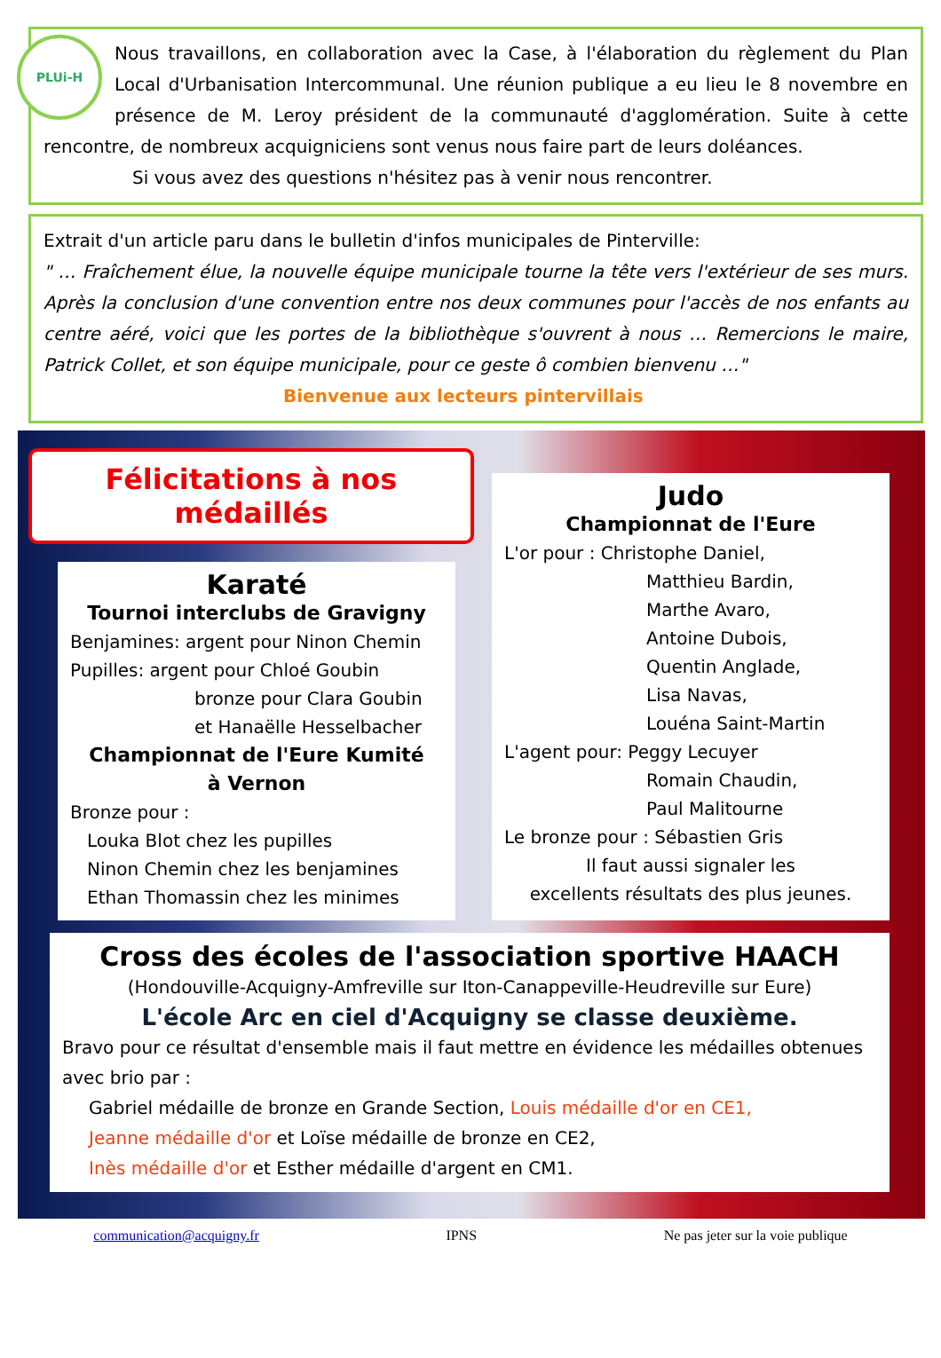PLUi-H
Nous travaillons, en collaboration avec la Case, à l'élaboration du règlement du Plan Local d'Urbanisation Intercommunal. Une réunion publique a eu lieu le 8 novembre en présence de M. Leroy président de la communauté d'agglomération. Suite à cette rencontre, de nombreux acquigniciens sont venus nous faire part de leurs doléances.
Si vous avez des questions n'hésitez pas à venir nous rencontrer.
Extrait d'un article paru dans le bulletin d'infos municipales de Pinterville:
" … Fraîchement élue, la nouvelle équipe municipale tourne la tête vers l'extérieur de ses murs. Après la conclusion d'une convention entre nos deux communes pour l'accès de nos enfants au centre aéré, voici que les portes de la bibliothèque s'ouvrent à nous … Remercions le maire, Patrick Collet, et son équipe municipale, pour ce geste ô combien bienvenu …"
Bienvenue aux lecteurs pintervillais
Félicitations à nos médaillés
Karaté
Tournoi interclubs de Gravigny
Benjamines: argent pour Ninon Chemin
Pupilles: argent pour Chloé Goubin
bronze pour Clara Goubin
et Hanaëlle Hesselbacher
Championnat de l'Eure Kumité
à Vernon
Bronze pour :
Louka Blot chez les pupilles
Ninon Chemin chez les benjamines
Ethan Thomassin chez les minimes
Judo
Championnat de l'Eure
L'or pour : Christophe Daniel,
Matthieu Bardin,
Marthe Avaro,
Antoine Dubois,
Quentin Anglade,
Lisa Navas,
Louéna Saint-Martin
L'agent pour: Peggy Lecuyer
Romain Chaudin,
Paul Malitourne
Le bronze pour : Sébastien Gris
Il faut aussi signaler les
excellents résultats des plus jeunes.
Cross des écoles de l'association sportive HAACH
(Hondouville-Acquigny-Amfreville sur Iton-Canappeville-Heudreville sur Eure)
L'école Arc en ciel d'Acquigny se classe deuxième.
Bravo pour ce résultat d'ensemble mais il faut mettre en évidence les médailles obtenues avec brio par :
Gabriel médaille de bronze en Grande Section, Louis médaille d'or en CE1,
Jeanne médaille d'or et Loïse médaille de bronze en CE2,
Inès médaille d'or et Esther médaille d'argent en CM1.
communication@acquigny.fr IPNS Ne pas jeter sur la voie publique